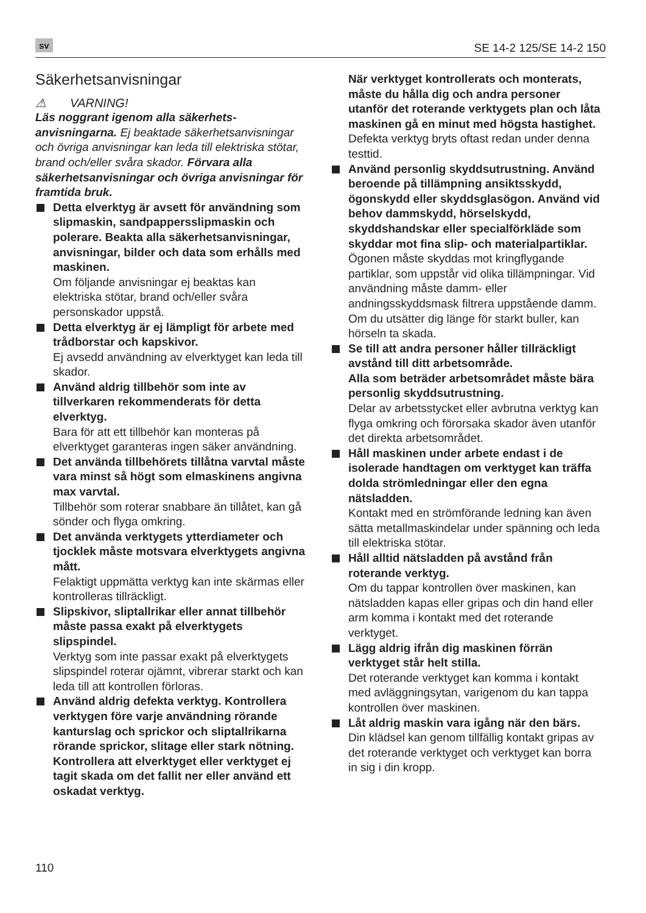sv SE 14-2 125/SE 14-2 150
Säkerhetsanvisningar
⚠ VARNING!
Läs noggrant igenom alla säkerhets­anvisningarna. Ej beaktade säkerhetsanvisningar och övriga anvisningar kan leda till elektriska stötar, brand och/eller svåra skador. Förvara alla säkerhetsanvisningar och övriga anvisningar för framtida bruk.
Detta elverktyg är avsett för användning som slipmaskin, sandpappersslipmaskin och polerare. Beakta alla säkerhetsanvisningar, anvisningar, bilder och data som erhålls med maskinen.
Om följande anvisningar ej beaktas kan elektriska stötar, brand och/eller svåra personskador uppstå.
Detta elverktyg är ej lämpligt för arbete med trådborstar och kapskivor.
Ej avsedd användning av elverktyget kan leda till skador.
Använd aldrig tillbehör som inte av tillverkaren rekommenderats för detta elverktyg.
Bara för att ett tillbehör kan monteras på elverktyget garanteras ingen säker användning.
Det använda tillbehörets tillåtna varvtal måste vara minst så högt som elmaskinens angivna max varvtal.
Tillbehör som roterar snabbare än tillåtet, kan gå sönder och flyga omkring.
Det använda verktygets ytterdiameter och tjocklek måste motsvara elverktygets angivna mått.
Felaktigt uppmätta verktyg kan inte skärmas eller kontrolleras tillräckligt.
Slipskivor, sliptallrikar eller annat tillbehör måste passa exakt på elverktygets slipspindel.
Verktyg som inte passar exakt på elverktygets slipspindel roterar ojämnt, vibrerar starkt och kan leda till att kontrollen förloras.
Använd aldrig defekta verktyg. Kontrollera verktygen före varje användning rörande kanturslag och sprickor och sliptallrikarna rörande sprickor, slitage eller stark nötning.
Kontrollera att elverktyget eller verktyget ej tagit skada om det fallit ner eller använd ett oskadat verktyg.
När verktyget kontrollerats och monterats, måste du hålla dig och andra personer utanför det roterande verktygets plan och låta maskinen gå en minut med högsta hastighet.
Defekta verktyg bryts oftast redan under denna testtid.
Använd personlig skyddsutrustning. Använd beroende på tillämpning ansiktsskydd, ögonskydd eller skyddsglasögon. Använd vid behov dammskydd, hörselskydd, skyddshandskar eller specialförkläde som skyddar mot fina slip- och materialpartiklar.
Ögonen måste skyddas mot kringflygande partiklar, som uppstår vid olika tillämpningar. Vid användning måste damm- eller andningsskyddsmask filtrera uppstående damm.
Om du utsätter dig länge för starkt buller, kan hörseln ta skada.
Se till att andra personer håller tillräckligt avstånd till ditt arbetsområde.
Alla som beträder arbetsområdet måste bära personlig skyddsutrustning.
Delar av arbetsstycket eller avbrutna verktyg kan flyga omkring och förorsaka skador även utanför det direkta arbetsområdet.
Håll maskinen under arbete endast i de isolerade handtagen om verktyget kan träffa dolda strömledningar eller den egna nätsladden.
Kontakt med en strömförande ledning kan även sätta metallmaskindelar under spänning och leda till elektriska stötar.
Håll alltid nätsladden på avstånd från roterande verktyg.
Om du tappar kontrollen över maskinen, kan nätsladden kapas eller gripas och din hand eller arm komma i kontakt med det roterande verktyget.
Lägg aldrig ifrån dig maskinen förrän verktyget står helt stilla.
Det roterande verktyget kan komma i kontakt med avläggningsytan, varigenom du kan tappa kontrollen över maskinen.
Låt aldrig maskin vara igång när den bärs.
Din klädsel kan genom tillfällig kontakt gripas av det roterande verktyget och verktyget kan borra in sig i din kropp.
110